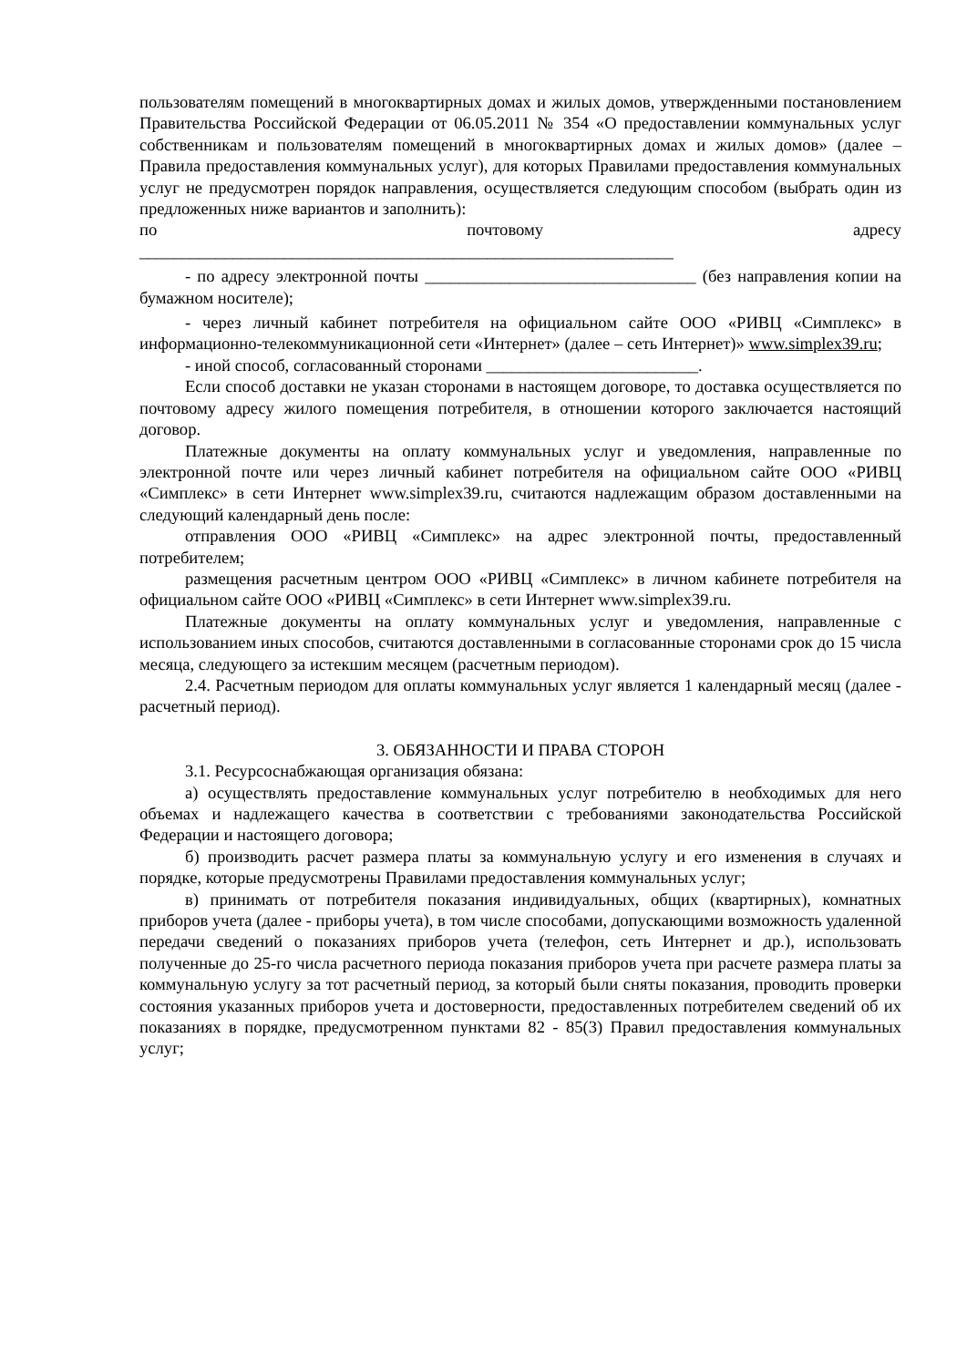пользователям помещений в многоквартирных домах и жилых домов, утвержденными постановлением Правительства Российской Федерации от 06.05.2011 № 354 «О предоставлении коммунальных услуг собственникам и пользователям помещений в многоквартирных домах и жилых домов» (далее – Правила предоставления коммунальных услуг), для которых Правилами предоставления коммунальных услуг не предусмотрен порядок направления, осуществляется следующим способом (выбрать один из предложенных ниже вариантов и заполнить):
по почтовому адресу
_______________________________________________________________
- по адресу электронной почты ________________________________ (без направления копии на бумажном носителе);
- через личный кабинет потребителя на официальном сайте ООО «РИВЦ «Симплекс» в информационно-телекоммуникационной сети «Интернет» (далее – сеть Интернет)» www.simplex39.ru;
- иной способ, согласованный сторонами _________________________.
Если способ доставки не указан сторонами в настоящем договоре, то доставка осуществляется по почтовому адресу жилого помещения потребителя, в отношении которого заключается настоящий договор.
Платежные документы на оплату коммунальных услуг и уведомления, направленные по электронной почте или через личный кабинет потребителя на официальном сайте ООО «РИВЦ «Симплекс» в сети Интернет www.simplex39.ru, считаются надлежащим образом доставленными на следующий календарный день после:
отправления ООО «РИВЦ «Симплекс» на адрес электронной почты, предоставленный потребителем;
размещения расчетным центром ООО «РИВЦ «Симплекс» в личном кабинете потребителя на официальном сайте ООО «РИВЦ «Симплекс» в сети Интернет www.simplex39.ru.
Платежные документы на оплату коммунальных услуг и уведомления, направленные с использованием иных способов, считаются доставленными в согласованные сторонами срок до 15 числа месяца, следующего за истекшим месяцем (расчетным периодом).
2.4. Расчетным периодом для оплаты коммунальных услуг является 1 календарный месяц (далее - расчетный период).
3. ОБЯЗАННОСТИ И ПРАВА СТОРОН
3.1. Ресурсоснабжающая организация обязана:
а) осуществлять предоставление коммунальных услуг потребителю в необходимых для него объемах и надлежащего качества в соответствии с требованиями законодательства Российской Федерации и настоящего договора;
б) производить расчет размера платы за коммунальную услугу и его изменения в случаях и порядке, которые предусмотрены Правилами предоставления коммунальных услуг;
в) принимать от потребителя показания индивидуальных, общих (квартирных), комнатных приборов учета (далее - приборы учета), в том числе способами, допускающими возможность удаленной передачи сведений о показаниях приборов учета (телефон, сеть Интернет и др.), использовать полученные до 25-го числа расчетного периода показания приборов учета при расчете размера платы за коммунальную услугу за тот расчетный период, за который были сняты показания, проводить проверки состояния указанных приборов учета и достоверности, предоставленных потребителем сведений об их показаниях в порядке, предусмотренном пунктами 82 - 85(3) Правил предоставления коммунальных услуг;